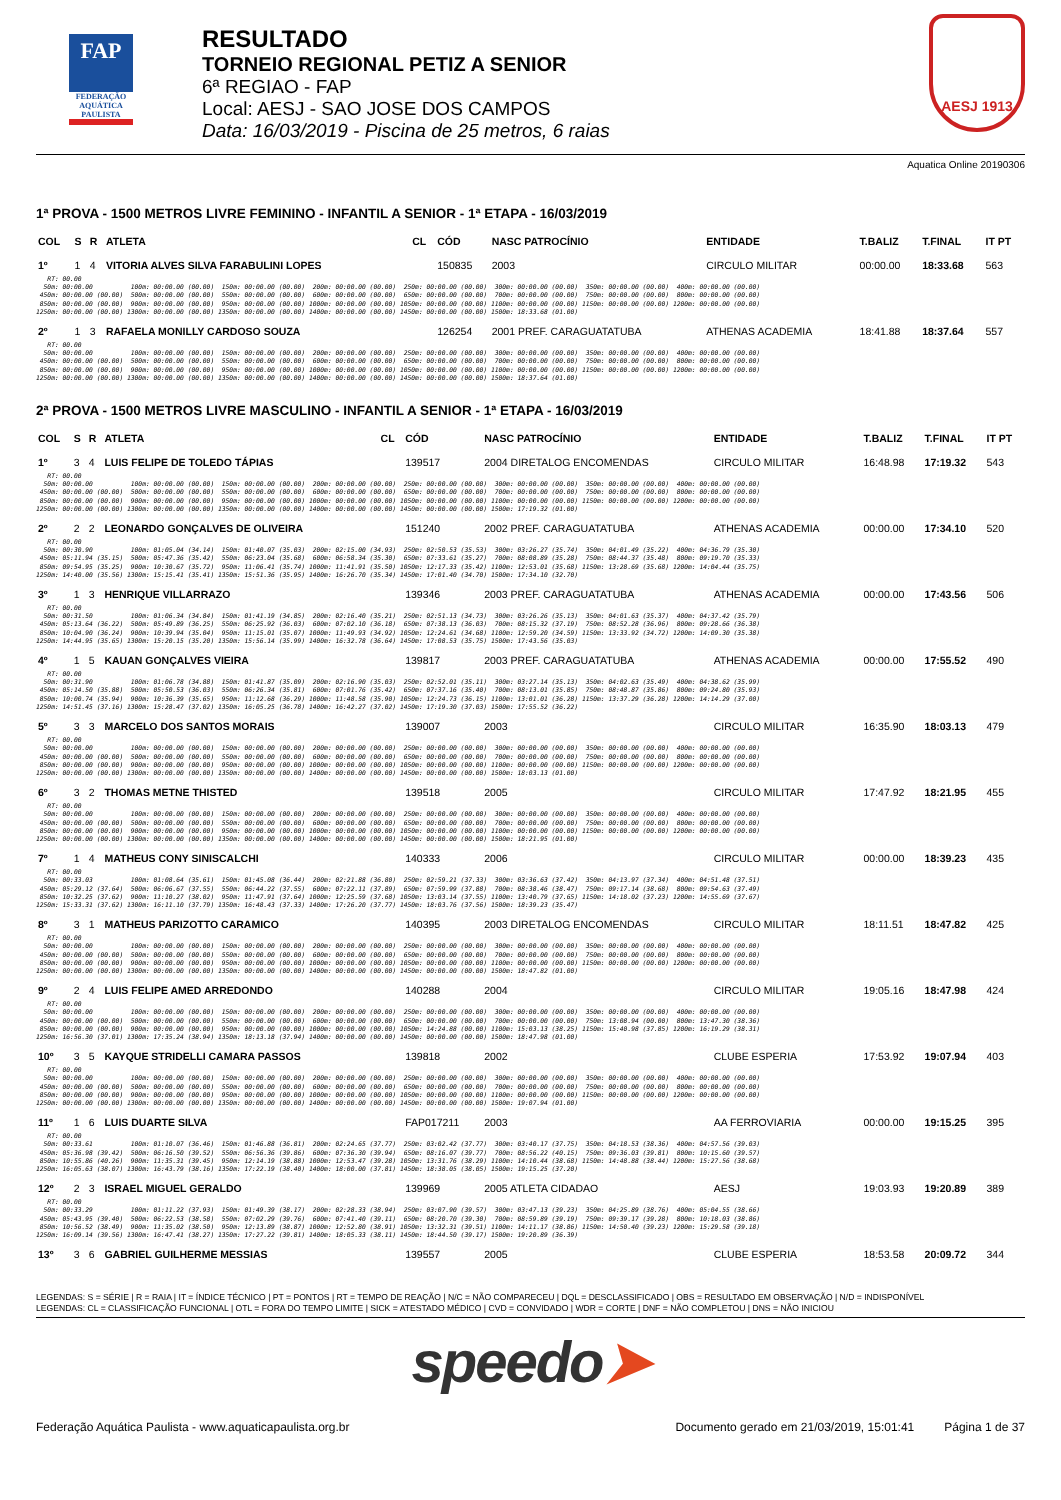FAP
FEDERAÇÃO
AQUÁTICA
PAULISTA
RESULTADO
TORNEIO REGIONAL PETIZ A SENIOR
6ª REGIAO - FAP
Local: AESJ - SAO JOSE DOS CAMPOS
Data: 16/03/2019 - Piscina de 25 metros, 6 raias
AESJ 1913
Aquatica Online 20190306
1ª PROVA - 1500 METROS LIVRE FEMININO - INFANTIL A SENIOR - 1ª ETAPA - 16/03/2019
| COL | S | R | ATLETA | CL | CÓD | NASC PATROCÍNIO | ENTIDADE | T.BALIZ | T.FINAL | IT PT |
| --- | --- | --- | --- | --- | --- | --- | --- | --- | --- | --- |
| 1º | 1 | 4 | VITORIA ALVES SILVA FARABULINI LOPES | | 150835 | 2003 | CIRCULO MILITAR | 00:00.00 | 18:33.68 | 563 |
| RT: 00.00 50m: 00:00.00 100m: 00:00.00 (00.00) 150m: 00:00.00 (00.00) 200m: 00:00.00 (00.00) 250m: 00:00.00 (00.00) 300m: 00:00.00 (00.00) 350m: 00:00.00 (00.00) 400m: 00:00.00 (00.00) 450m: 00:00.00 (00.00) 500m: 00:00.00 (00.00) 550m: 00:00.00 (00.00) 600m: 00:00.00 (00.00) 650m: 00:00.00 (00.00) 700m: 00:00.00 (00.00) 750m: 00:00.00 (00.00) 800m: 00:00.00 (00.00) 850m: 00:00.00 (00.00) 900m: 00:00.00 (00.00) 950m: 00:00.00 (00.00) 1000m: 00:00.00 (00.00) 1050m: 00:00.00 (00.00) 1100m: 00:00.00 (00.00) 1150m: 00:00.00 (00.00) 1200m: 00:00.00 (00.00) 1250m: 00:00.00 (00.00) 1300m: 00:00.00 (00.00) 1350m: 00:00.00 (00.00) 1400m: 00:00.00 (00.00) 1450m: 00:00.00 (00.00) 1500m: 18:33.68 (01.00) | | | | | | | | | | |
| 2º | 1 | 3 | RAFAELA MONILLY CARDOSO SOUZA | | 126254 | 2001 PREF. CARAGUATATUBA | ATHENAS ACADEMIA | 18:41.88 | 18:37.64 | 557 |
| RT: 00.00 50m: 00:00.00 100m: 00:00.00 (00.00) 150m: 00:00.00 (00.00) 200m: 00:00.00 (00.00) 250m: 00:00.00 (00.00) 300m: 00:00.00 (00.00) 350m: 00:00.00 (00.00) 400m: 00:00.00 (00.00) 450m: 00:00.00 (00.00) 500m: 00:00.00 (00.00) 550m: 00:00.00 (00.00) 600m: 00:00.00 (00.00) 650m: 00:00.00 (00.00) 700m: 00:00.00 (00.00) 750m: 00:00.00 (00.00) 800m: 00:00.00 (00.00) 850m: 00:00.00 (00.00) 900m: 00:00.00 (00.00) 950m: 00:00.00 (00.00) 1000m: 00:00.00 (00.00) 1050m: 00:00.00 (00.00) 1100m: 00:00.00 (00.00) 1150m: 00:00.00 (00.00) 1200m: 00:00.00 (00.00) 1250m: 00:00.00 (00.00) 1300m: 00:00.00 (00.00) 1350m: 00:00.00 (00.00) 1400m: 00:00.00 (00.00) 1450m: 00:00.00 (00.00) 1500m: 18:37.64 (01.00) | | | | | | | | | | |
2ª PROVA - 1500 METROS LIVRE MASCULINO - INFANTIL A SENIOR - 1ª ETAPA - 16/03/2019
| COL | S | R | ATLETA | CL | CÓD | NASC PATROCÍNIO | ENTIDADE | T.BALIZ | T.FINAL | IT PT |
| --- | --- | --- | --- | --- | --- | --- | --- | --- | --- | --- |
| 1º | 3 | 4 | LUIS FELIPE DE TOLEDO TÁPIAS | | 139517 | 2004 DIRETALOG ENCOMENDAS | CIRCULO MILITAR | 16:48.98 | 17:19.32 | 543 |
| RT: 00.00 50m: 00:00.00 100m: 00:00.00 (00.00) 150m: 00:00.00 (00.00) 200m: 00:00.00 (00.00) 250m: 00:00.00 (00.00) 300m: 00:00.00 (00.00) 350m: 00:00.00 (00.00) 400m: 00:00.00 (00.00) 450m: 00:00.00 (00.00) 500m: 00:00.00 (00.00) 550m: 00:00.00 (00.00) 600m: 00:00.00 (00.00) 650m: 00:00.00 (00.00) 700m: 00:00.00 (00.00) 750m: 00:00.00 (00.00) 800m: 00:00.00 (00.00) 850m: 00:00.00 (00.00) 900m: 00:00.00 (00.00) 950m: 00:00.00 (00.00) 1000m: 00:00.00 (00.00) 1050m: 00:00.00 (00.00) 1100m: 00:00.00 (00.00) 1150m: 00:00.00 (00.00) 1200m: 00:00.00 (00.00) 1250m: 00:00.00 (00.00) 1300m: 00:00.00 (00.00) 1350m: 00:00.00 (00.00) 1400m: 00:00.00 (00.00) 1450m: 00:00.00 (00.00) 1500m: 17:19.32 (01.00) | | | | | | | | | | |
| 2º | 2 | 2 | LEONARDO GONÇALVES DE OLIVEIRA | | 151240 | 2002 PREF. CARAGUATATUBA | ATHENAS ACADEMIA | 00:00.00 | 17:34.10 | 520 |
| RT: 00.00 50m: 00:30.90 100m: 01:05.04 (34.14) 150m: 01:40.07 (35.03) 200m: 02:15.00 (34.93) 250m: 02:50.53 (35.53) 300m: 03:26.27 (35.74) 350m: 04:01.49 (35.22) 400m: 04:36.79 (35.30) 450m: 05:11.94 (35.15) 500m: 05:47.36 (35.42) 550m: 06:23.04 (35.68) 600m: 06:58.34 (35.30) 650m: 07:33.61 (35.27) 700m: 08:08.89 (35.28) 750m: 08:44.37 (35.48) 800m: 09:19.70 (35.33) 850m: 09:54.95 (35.25) 900m: 10:30.67 (35.72) 950m: 11:06.41 (35.74) 1000m: 11:41.91 (35.50) 1050m: 12:17.33 (35.42) 1100m: 12:53.01 (35.68) 1150m: 13:28.69 (35.68) 1200m: 14:04.44 (35.75) 1250m: 14:40.00 (35.56) 1300m: 15:15.41 (35.41) 1350m: 15:51.36 (35.95) 1400m: 16:26.70 (35.34) 1450m: 17:01.40 (34.70) 1500m: 17:34.10 (32.70) | | | | | | | | | | |
| 3º | 1 | 3 | HENRIQUE VILLARRAZO | | 139346 | 2003 PREF. CARAGUATATUBA | ATHENAS ACADEMIA | 00:00.00 | 17:43.56 | 506 |
| RT: 00.00 50m: 00:31.50 100m: 01:06.34 (34.84) 150m: 01:41.19 (34.85) 200m: 02:16.40 (35.21) 250m: 02:51.13 (34.73) 300m: 03:26.26 (35.13) 350m: 04:01.63 (35.37) 400m: 04:37.42 (35.79) 450m: 05:13.64 (36.22) 500m: 05:49.89 (36.25) 550m: 06:25.92 (36.03) 600m: 07:02.10 (36.18) 650m: 07:38.13 (36.03) 700m: 08:15.32 (37.19) 750m: 08:52.28 (36.96) 800m: 09:28.66 (36.38) 850m: 10:04.90 (36.24) 900m: 10:39.94 (35.04) 950m: 11:15.01 (35.07) 1000m: 11:49.93 (34.92) 1050m: 12:24.61 (34.68) 1100m: 12:59.20 (34.59) 1150m: 13:33.92 (34.72) 1200m: 14:09.30 (35.38) 1250m: 14:44.95 (35.65) 1300m: 15:20.15 (35.20) 1350m: 15:56.14 (35.99) 1400m: 16:32.78 (36.64) 1450m: 17:08.53 (35.75) 1500m: 17:43.56 (35.03) | | | | | | | | | | |
| 4º | 1 | 5 | KAUAN GONÇALVES VIEIRA | | 139817 | 2003 PREF. CARAGUATATUBA | ATHENAS ACADEMIA | 00:00.00 | 17:55.52 | 490 |
| RT: 00.00 50m: 00:31.90 100m: 01:06.78 (34.88) 150m: 01:41.87 (35.09) 200m: 02:16.90 (35.03) 250m: 02:52.01 (35.11) 300m: 03:27.14 (35.13) 350m: 04:02.63 (35.49) 400m: 04:38.62 (35.99) 450m: 05:14.50 (35.88) 500m: 05:50.53 (36.03) 550m: 06:26.34 (35.81) 600m: 07:01.76 (35.42) 650m: 07:37.16 (35.40) 700m: 08:13.01 (35.85) 750m: 08:48.87 (35.86) 800m: 09:24.80 (35.93) 850m: 10:00.74 (35.94) 900m: 10:36.39 (35.65) 950m: 11:12.68 (36.29) 1000m: 11:48.58 (35.90) 1050m: 12:24.73 (36.15) 1100m: 13:01.01 (36.28) 1150m: 13:37.29 (36.28) 1200m: 14:14.29 (37.00) 1250m: 14:51.45 (37.16) 1300m: 15:28.47 (37.02) 1350m: 16:05.25 (36.78) 1400m: 16:42.27 (37.02) 1450m: 17:19.30 (37.03) 1500m: 17:55.52 (36.22) | | | | | | | | | | |
| 5º | 3 | 3 | MARCELO DOS SANTOS MORAIS | | 139007 | 2003 | CIRCULO MILITAR | 16:35.90 | 18:03.13 | 479 |
| RT: 00.00 50m: 00:00.00 100m: 00:00.00 (00.00) 150m: 00:00.00 (00.00) 200m: 00:00.00 (00.00) 250m: 00:00.00 (00.00) 300m: 00:00.00 (00.00) 350m: 00:00.00 (00.00) 400m: 00:00.00 (00.00) 450m: 00:00.00 (00.00) 500m: 00:00.00 (00.00) 550m: 00:00.00 (00.00) 600m: 00:00.00 (00.00) 650m: 00:00.00 (00.00) 700m: 00:00.00 (00.00) 750m: 00:00.00 (00.00) 800m: 00:00.00 (00.00) 850m: 00:00.00 (00.00) 900m: 00:00.00 (00.00) 950m: 00:00.00 (00.00) 1000m: 00:00.00 (00.00) 1050m: 00:00.00 (00.00) 1100m: 00:00.00 (00.00) 1150m: 00:00.00 (00.00) 1200m: 00:00.00 (00.00) 1250m: 00:00.00 (00.00) 1300m: 00:00.00 (00.00) 1350m: 00:00.00 (00.00) 1400m: 00:00.00 (00.00) 1450m: 00:00.00 (00.00) 1500m: 18:03.13 (01.00) | | | | | | | | | | |
| 6º | 3 | 2 | THOMAS METNE THISTED | | 139518 | 2005 | CIRCULO MILITAR | 17:47.92 | 18:21.95 | 455 |
| RT: 00.00 50m: 00:00.00 100m: 00:00.00 (00.00) 150m: 00:00.00 (00.00) 200m: 00:00.00 (00.00) 250m: 00:00.00 (00.00) 300m: 00:00.00 (00.00) 350m: 00:00.00 (00.00) 400m: 00:00.00 (00.00) 450m: 00:00.00 (00.00) 500m: 00:00.00 (00.00) 550m: 00:00.00 (00.00) 600m: 00:00.00 (00.00) 650m: 00:00.00 (00.00) 700m: 00:00.00 (00.00) 750m: 00:00.00 (00.00) 800m: 00:00.00 (00.00) 850m: 00:00.00 (00.00) 900m: 00:00.00 (00.00) 950m: 00:00.00 (00.00) 1000m: 00:00.00 (00.00) 1050m: 00:00.00 (00.00) 1100m: 00:00.00 (00.00) 1150m: 00:00.00 (00.00) 1200m: 00:00.00 (00.00) 1250m: 00:00.00 (00.00) 1300m: 00:00.00 (00.00) 1350m: 00:00.00 (00.00) 1400m: 00:00.00 (00.00) 1450m: 00:00.00 (00.00) 1500m: 18:21.95 (01.00) | | | | | | | | | | |
| 7º | 1 | 4 | MATHEUS CONY SINISCALCHI | | 140333 | 2006 | CIRCULO MILITAR | 00:00.00 | 18:39.23 | 435 |
| RT: 00.00 50m: 00:33.03 100m: 01:08.64 (35.61) 150m: 01:45.08 (36.44) 200m: 02:21.88 (36.80) 250m: 02:59.21 (37.33) 300m: 03:36.63 (37.42) 350m: 04:13.97 (37.34) 400m: 04:51.48 (37.51) 450m: 05:29.12 (37.64) 500m: 06:06.67 (37.55) 550m: 06:44.22 (37.55) 600m: 07:22.11 (37.89) 650m: 07:59.99 (37.88) 700m: 08:38.46 (38.47) 750m: 09:17.14 (38.68) 800m: 09:54.63 (37.49) 850m: 10:32.25 (37.62) 900m: 11:10.27 (38.02) 950m: 11:47.91 (37.64) 1000m: 12:25.59 (37.68) 1050m: 13:03.14 (37.55) 1100m: 13:40.79 (37.65) 1150m: 14:18.02 (37.23) 1200m: 14:55.69 (37.67) 1250m: 15:33.31 (37.62) 1300m: 16:11.10 (37.79) 1350m: 16:48.43 (37.33) 1400m: 17:26.20 (37.77) 1450m: 18:03.76 (37.56) 1500m: 18:39.23 (35.47) | | | | | | | | | | |
| 8º | 3 | 1 | MATHEUS PARIZOTTO CARAMICO | | 140395 | 2003 DIRETALOG ENCOMENDAS | CIRCULO MILITAR | 18:11.51 | 18:47.82 | 425 |
| RT: 00.00 50m: 00:00.00 100m: 00:00.00 (00.00) 150m: 00:00.00 (00.00) 200m: 00:00.00 (00.00) 250m: 00:00.00 (00.00) 300m: 00:00.00 (00.00) 350m: 00:00.00 (00.00) 400m: 00:00.00 (00.00) 450m: 00:00.00 (00.00) 500m: 00:00.00 (00.00) 550m: 00:00.00 (00.00) 600m: 00:00.00 (00.00) 650m: 00:00.00 (00.00) 700m: 00:00.00 (00.00) 750m: 00:00.00 (00.00) 800m: 00:00.00 (00.00) 850m: 00:00.00 (00.00) 900m: 00:00.00 (00.00) 950m: 00:00.00 (00.00) 1000m: 00:00.00 (00.00) 1050m: 00:00.00 (00.00) 1100m: 00:00.00 (00.00) 1150m: 00:00.00 (00.00) 1200m: 00:00.00 (00.00) 1250m: 00:00.00 (00.00) 1300m: 00:00.00 (00.00) 1350m: 00:00.00 (00.00) 1400m: 00:00.00 (00.00) 1450m: 00:00.00 (00.00) 1500m: 18:47.82 (01.00) | | | | | | | | | | |
| 9º | 2 | 4 | LUIS FELIPE AMED ARREDONDO | | 140288 | 2004 | CIRCULO MILITAR | 19:05.16 | 18:47.98 | 424 |
| RT: 00.00 50m: 00:00.00 100m: 00:00.00 (00.00) 150m: 00:00.00 (00.00) 200m: 00:00.00 (00.00) 250m: 00:00.00 (00.00) 300m: 00:00.00 (00.00) 350m: 00:00.00 (00.00) 400m: 00:00.00 (00.00) 450m: 00:00.00 (00.00) 500m: 00:00.00 (00.00) 550m: 00:00.00 (00.00) 600m: 00:00.00 (00.00) 650m: 00:00.00 (00.00) 700m: 00:00.00 (00.00) 750m: 13:08.94 (00.00) 800m: 13:47.30 (38.36) 850m: 00:00.00 (00.00) 900m: 00:00.00 (00.00) 950m: 00:00.00 (00.00) 1000m: 00:00.00 (00.00) 1050m: 14:24.88 (00.00) 1100m: 15:03.13 (38.25) 1150m: 15:40.98 (37.85) 1200m: 16:19.29 (38.31) 1250m: 16:56.30 (37.01) 1300m: 17:35.24 (38.94) 1350m: 18:13.18 (37.94) 1400m: 00:00.00 (00.00) 1450m: 00:00.00 (00.00) 1500m: 18:47.98 (01.00) | | | | | | | | | | |
| 10º | 3 | 5 | KAYQUE STRIDELLI CAMARA PASSOS | | 139818 | 2002 | CLUBE ESPERIA | 17:53.92 | 19:07.94 | 403 |
| RT: 00.00 50m: 00:00.00 100m: 00:00.00 (00.00) 150m: 00:00.00 (00.00) 200m: 00:00.00 (00.00) 250m: 00:00.00 (00.00) 300m: 00:00.00 (00.00) 350m: 00:00.00 (00.00) 400m: 00:00.00 (00.00) 450m: 00:00.00 (00.00) 500m: 00:00.00 (00.00) 550m: 00:00.00 (00.00) 600m: 00:00.00 (00.00) 650m: 00:00.00 (00.00) 700m: 00:00.00 (00.00) 750m: 00:00.00 (00.00) 800m: 00:00.00 (00.00) 850m: 00:00.00 (00.00) 900m: 00:00.00 (00.00) 950m: 00:00.00 (00.00) 1000m: 00:00.00 (00.00) 1050m: 00:00.00 (00.00) 1100m: 00:00.00 (00.00) 1150m: 00:00.00 (00.00) 1200m: 00:00.00 (00.00) 1250m: 00:00.00 (00.00) 1300m: 00:00.00 (00.00) 1350m: 00:00.00 (00.00) 1400m: 00:00.00 (00.00) 1450m: 00:00.00 (00.00) 1500m: 19:07.94 (01.00) | | | | | | | | | | |
| 11º | 1 | 6 | LUIS DUARTE SILVA | | FAP017211 | 2003 | AA FERROVIARIA | 00:00.00 | 19:15.25 | 395 |
| RT: 00.00 50m: 00:33.61 100m: 01:10.07 (36.46) 150m: 01:46.88 (36.81) 200m: 02:24.65 (37.77) 250m: 03:02.42 (37.77) 300m: 03:40.17 (37.75) 350m: 04:18.53 (38.36) 400m: 04:57.56 (39.03) 450m: 05:36.98 (39.42) 500m: 06:16.50 (39.52) 550m: 06:56.36 (39.86) 600m: 07:36.30 (39.94) 650m: 08:16.07 (39.77) 700m: 08:56.22 (40.15) 750m: 09:36.03 (39.81) 800m: 10:15.60 (39.57) 850m: 10:55.86 (40.26) 900m: 11:35.31 (39.45) 950m: 12:14.19 (38.88) 1000m: 12:53.47 (39.28) 1050m: 13:31.76 (38.29) 1100m: 14:10.44 (38.68) 1150m: 14:48.88 (38.44) 1200m: 15:27.56 (38.68) 1250m: 16:05.63 (38.07) 1300m: 16:43.79 (38.16) 1350m: 17:22.19 (38.40) 1400m: 18:00.00 (37.81) 1450m: 18:38.05 (38.05) 1500m: 19:15.25 (37.20) | | | | | | | | | | |
| 12º | 2 | 3 | ISRAEL MIGUEL GERALDO | | 139969 | 2005 ATLETA CIDADAO | AESJ | 19:03.93 | 19:20.89 | 389 |
| RT: 00.00 50m: 00:33.29 100m: 01:11.22 (37.93) 150m: 01:49.39 (38.17) 200m: 02:28.33 (38.94) 250m: 03:07.90 (39.57) 300m: 03:47.13 (39.23) 350m: 04:25.89 (38.76) 400m: 05:04.55 (38.66) 450m: 05:43.95 (39.40) 500m: 06:22.53 (38.58) 550m: 07:02.29 (39.76) 600m: 07:41.40 (39.11) 650m: 08:20.70 (39.30) 700m: 08:59.89 (39.19) 750m: 09:39.17 (39.28) 800m: 10:18.03 (38.86) 850m: 10:56.52 (38.49) 900m: 11:35.02 (38.50) 950m: 12:13.89 (38.87) 1000m: 12:52.80 (38.91) 1050m: 13:32.31 (39.51) 1100m: 14:11.17 (38.86) 1150m: 14:50.40 (39.23) 1200m: 15:29.58 (39.18) 1250m: 16:09.14 (39.56) 1300m: 16:47.41 (38.27) 1350m: 17:27.22 (39.81) 1400m: 18:05.33 (38.11) 1450m: 18:44.50 (39.17) 1500m: 19:20.89 (36.39) | | | | | | | | | | |
| 13º | 3 | 6 | GABRIEL GUILHERME MESSIAS | | 139557 | 2005 | CLUBE ESPERIA | 18:53.58 | 20:09.72 | 344 |
LEGENDAS: S = SÉRIE | R = RAIA | IT = ÍNDICE TÉCNICO | PT = PONTOS | RT = TEMPO DE REAÇÃO | N/C = NÃO COMPARECEU | DQL = DESCLASSIFICADO | OBS = RESULTADO EM OBSERVAÇÃO | N/D = INDISPONÍVEL
LEGENDAS: CL = CLASSIFICAÇÃO FUNCIONAL | OTL = FORA DO TEMPO LIMITE | SICK = ATESTADO MÉDICO | CVD = CONVIDADO | WDR = CORTE | DNF = NÃO COMPLETOU | DNS = NÃO INICIOU
speedo➤
Federação Aquática Paulista - www.aquaticapaulista.org.br Documento gerado em 21/03/2019, 15:01:41 Página 1 de 37